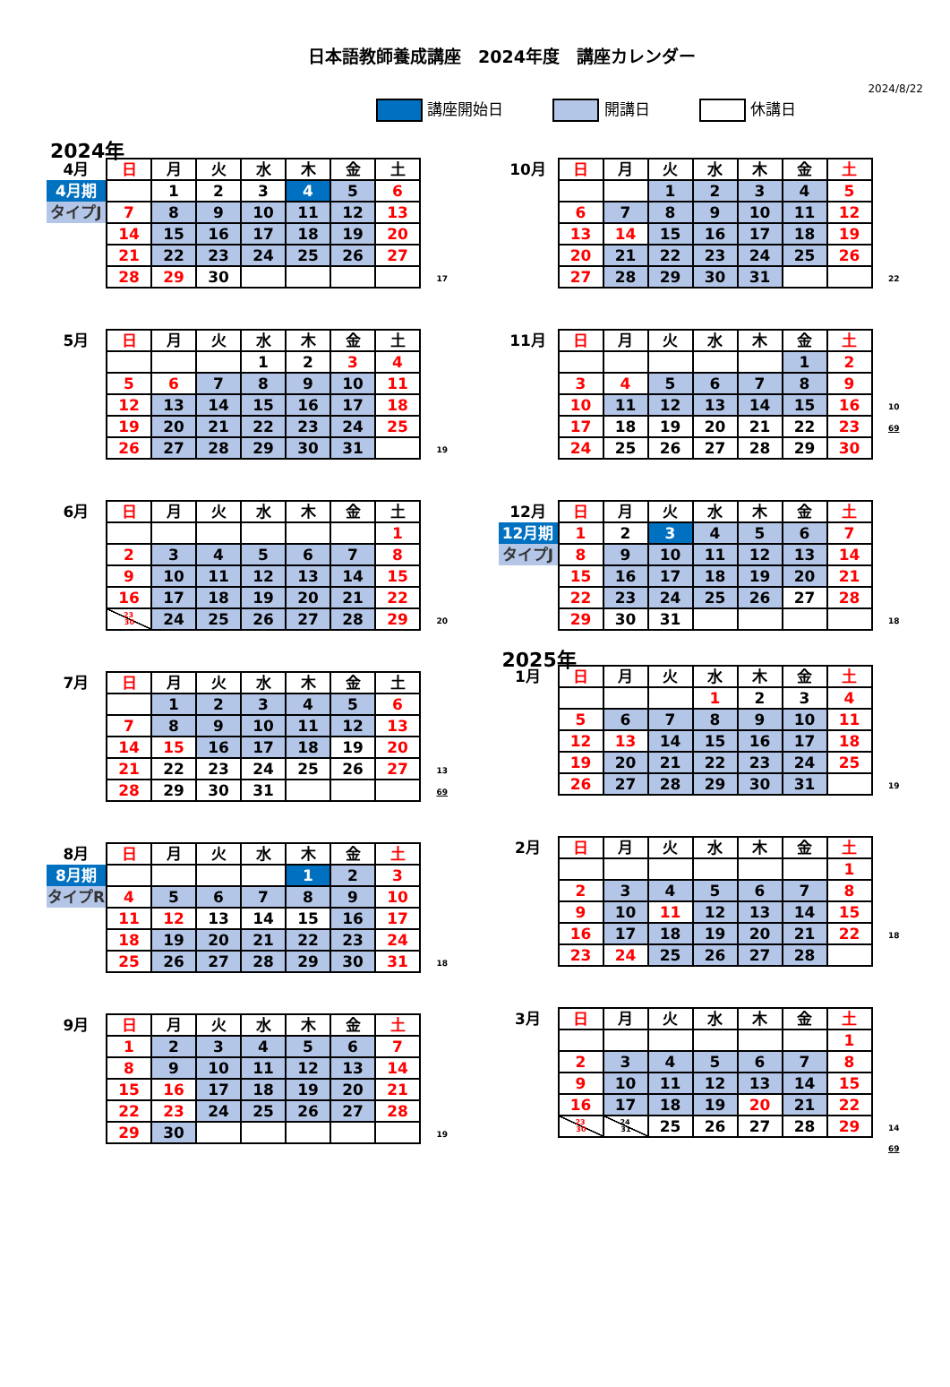日本語教師養成講座　2024年度　講座カレンダー
2024/8/22
講座開始日 開講日 休講日
2024年
| 4月 | 日 | 月 | 火 | 水 | 木 | 金 | 土 | |
| 4月期 | | 1 | 2 | 3 | 4 | 5 | 6 | |
| タイプJ | 7 | 8 | 9 | 10 | 11 | 12 | 13 | |
| | 14 | 15 | 16 | 17 | 18 | 19 | 20 | |
| | 21 | 22 | 23 | 24 | 25 | 26 | 27 | |
| | 28 | 29 | 30 | | | | | 17 |
| 5月 | 日 | 月 | 火 | 水 | 木 | 金 | 土 | |
| | | | | 1 | 2 | 3 | 4 | |
| | 5 | 6 | 7 | 8 | 9 | 10 | 11 | |
| | 12 | 13 | 14 | 15 | 16 | 17 | 18 | |
| | 19 | 20 | 21 | 22 | 23 | 24 | 25 | |
| | 26 | 27 | 28 | 29 | 30 | 31 | | 19 |
| 6月 | 日 | 月 | 火 | 水 | 木 | 金 | 土 | |
| | | | | | | | 1 | |
| | 2 | 3 | 4 | 5 | 6 | 7 | 8 | |
| | 9 | 10 | 11 | 12 | 13 | 14 | 15 | |
| | 16 | 17 | 18 | 19 | 20 | 21 | 22 | |
| | 23 30 | 24 | 25 | 26 | 27 | 28 | 29 | 20 |
| 7月 | 日 | 月 | 火 | 水 | 木 | 金 | 土 | |
| | | 1 | 2 | 3 | 4 | 5 | 6 | |
| | 7 | 8 | 9 | 10 | 11 | 12 | 13 | |
| | 14 | 15 | 16 | 17 | 18 | 19 | 20 | |
| | 21 | 22 | 23 | 24 | 25 | 26 | 27 | 13 |
| | 28 | 29 | 30 | 31 | | | | 69 |
| 8月 | 日 | 月 | 火 | 水 | 木 | 金 | 土 | |
| 8月期 | | | | | 1 | 2 | 3 | |
| タイプR | 4 | 5 | 6 | 7 | 8 | 9 | 10 | |
| | 11 | 12 | 13 | 14 | 15 | 16 | 17 | |
| | 18 | 19 | 20 | 21 | 22 | 23 | 24 | |
| | 25 | 26 | 27 | 28 | 29 | 30 | 31 | 18 |
| 9月 | 日 | 月 | 火 | 水 | 木 | 金 | 土 | |
| | 1 | 2 | 3 | 4 | 5 | 6 | 7 | |
| | 8 | 9 | 10 | 11 | 12 | 13 | 14 | |
| | 15 | 16 | 17 | 18 | 19 | 20 | 21 | |
| | 22 | 23 | 24 | 25 | 26 | 27 | 28 | |
| | 29 | 30 | | | | | | 19 |
| 10月 | 日 | 月 | 火 | 水 | 木 | 金 | 土 | |
| | | | 1 | 2 | 3 | 4 | 5 | |
| | 6 | 7 | 8 | 9 | 10 | 11 | 12 | |
| | 13 | 14 | 15 | 16 | 17 | 18 | 19 | |
| | 20 | 21 | 22 | 23 | 24 | 25 | 26 | |
| | 27 | 28 | 29 | 30 | 31 | | | 22 |
| 11月 | 日 | 月 | 火 | 水 | 木 | 金 | 土 | |
| | | | | | | 1 | 2 | |
| | 3 | 4 | 5 | 6 | 7 | 8 | 9 | |
| | 10 | 11 | 12 | 13 | 14 | 15 | 16 | 10 |
| | 17 | 18 | 19 | 20 | 21 | 22 | 23 | 69 |
| | 24 | 25 | 26 | 27 | 28 | 29 | 30 | |
| 12月 | 日 | 月 | 火 | 水 | 木 | 金 | 土 | |
| 12月期 | 1 | 2 | 3 | 4 | 5 | 6 | 7 | |
| タイプJ | 8 | 9 | 10 | 11 | 12 | 13 | 14 | |
| | 15 | 16 | 17 | 18 | 19 | 20 | 21 | |
| | 22 | 23 | 24 | 25 | 26 | 27 | 28 | |
| | 29 | 30 | 31 | | | | | 18 |
2025年
| 1月 | 日 | 月 | 火 | 水 | 木 | 金 | 土 | |
| | | | | 1 | 2 | 3 | 4 | |
| | 5 | 6 | 7 | 8 | 9 | 10 | 11 | |
| | 12 | 13 | 14 | 15 | 16 | 17 | 18 | |
| | 19 | 20 | 21 | 22 | 23 | 24 | 25 | |
| | 26 | 27 | 28 | 29 | 30 | 31 | | 19 |
| 2月 | 日 | 月 | 火 | 水 | 木 | 金 | 土 | |
| | | | | | | | 1 | |
| | 2 | 3 | 4 | 5 | 6 | 7 | 8 | |
| | 9 | 10 | 11 | 12 | 13 | 14 | 15 | |
| | 16 | 17 | 18 | 19 | 20 | 21 | 22 | 18 |
| | 23 | 24 | 25 | 26 | 27 | 28 | | |
| 3月 | 日 | 月 | 火 | 水 | 木 | 金 | 土 | |
| | | | | | | | 1 | |
| | 2 | 3 | 4 | 5 | 6 | 7 | 8 | |
| | 9 | 10 | 11 | 12 | 13 | 14 | 15 | |
| | 16 | 17 | 18 | 19 | 20 | 21 | 22 | |
| | 23 30 | 24 31 | 25 | 26 | 27 | 28 | 29 | 14 |
| | | | | | | | | 69 |